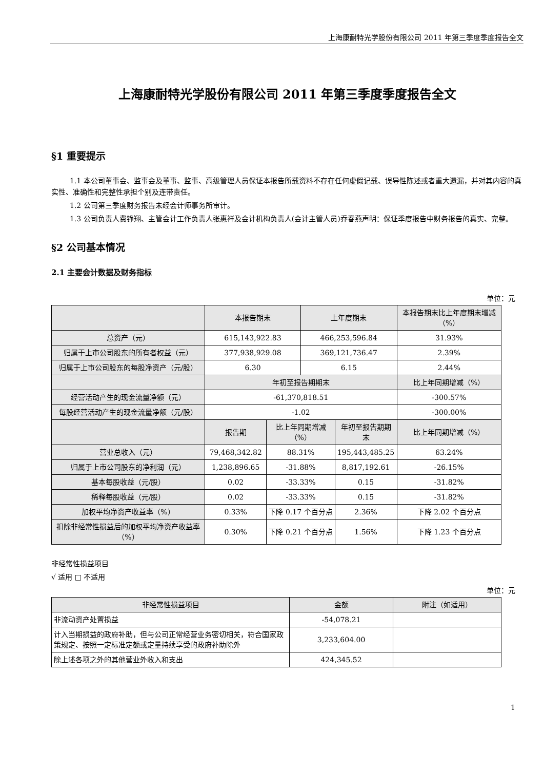上海康耐特光学股份有限公司 2011 年第三季度季度报告全文
上海康耐特光学股份有限公司 2011 年第三季度季度报告全文
§1 重要提示
1.1 本公司董事会、监事会及董事、监事、高级管理人员保证本报告所载资料不存在任何虚假记载、误导性陈述或者重大遗漏，并对其内容的真实性、准确性和完整性承担个别及连带责任。
1.2 公司第三季度财务报告未经会计师事务所审计。
1.3 公司负责人费铮翔、主管会计工作负责人张惠祥及会计机构负责人(会计主管人员)乔春燕声明：保证季度报告中财务报告的真实、完整。
§2 公司基本情况
2.1 主要会计数据及财务指标
单位：元
| | 本报告期末 | | 上年度期末 | | 本报告期末比上年度期末增减（%） |
| --- | --- | --- | --- | --- | --- |
| 总资产（元） | 615,143,922.83 | | 466,253,596.84 | | 31.93% |
| 归属于上市公司股东的所有者权益（元） | 377,938,929.08 | | 369,121,736.47 | | 2.39% |
| 归属于上市公司股东的每股净资产（元/股） | 6.30 | | 6.15 | | 2.44% |
| | 年初至报告期期末 | | | | 比上年同期增减（%） |
| 经营活动产生的现金流量净额（元） | -61,370,818.51 | | | | -300.57% |
| 每股经营活动产生的现金流量净额（元/股） | -1.02 | | | | -300.00% |
| | 报告期 | 比上年同期增减（%） | | 年初至报告期期末 | 比上年同期增减（%） |
| 营业总收入（元） | 79,468,342.82 | 88.31% | | 195,443,485.25 | 63.24% |
| 归属于上市公司股东的净利润（元） | 1,238,896.65 | -31.88% | | 8,817,192.61 | -26.15% |
| 基本每股收益（元/股） | 0.02 | -33.33% | | 0.15 | -31.82% |
| 稀释每股收益（元/股） | 0.02 | -33.33% | | 0.15 | -31.82% |
| 加权平均净资产收益率（%） | 0.33% | 下降 0.17 个百分点 | | 2.36% | 下降 2.02 个百分点 |
| 扣除非经常性损益后的加权平均净资产收益率（%） | 0.30% | 下降 0.21 个百分点 | | 1.56% | 下降 1.23 个百分点 |
非经常性损益项目
√ 适用 □ 不适用
单位：元
| 非经常性损益项目 | 金额 | 附注（如适用） |
| --- | --- | --- |
| 非流动资产处置损益 | -54,078.21 | |
| 计入当期损益的政府补助，但与公司正常经营业务密切相关，符合国家政策规定、按照一定标准定额或定量持续享受的政府补助除外 | 3,233,604.00 | |
| 除上述各项之外的其他营业外收入和支出 | 424,345.52 | |
1